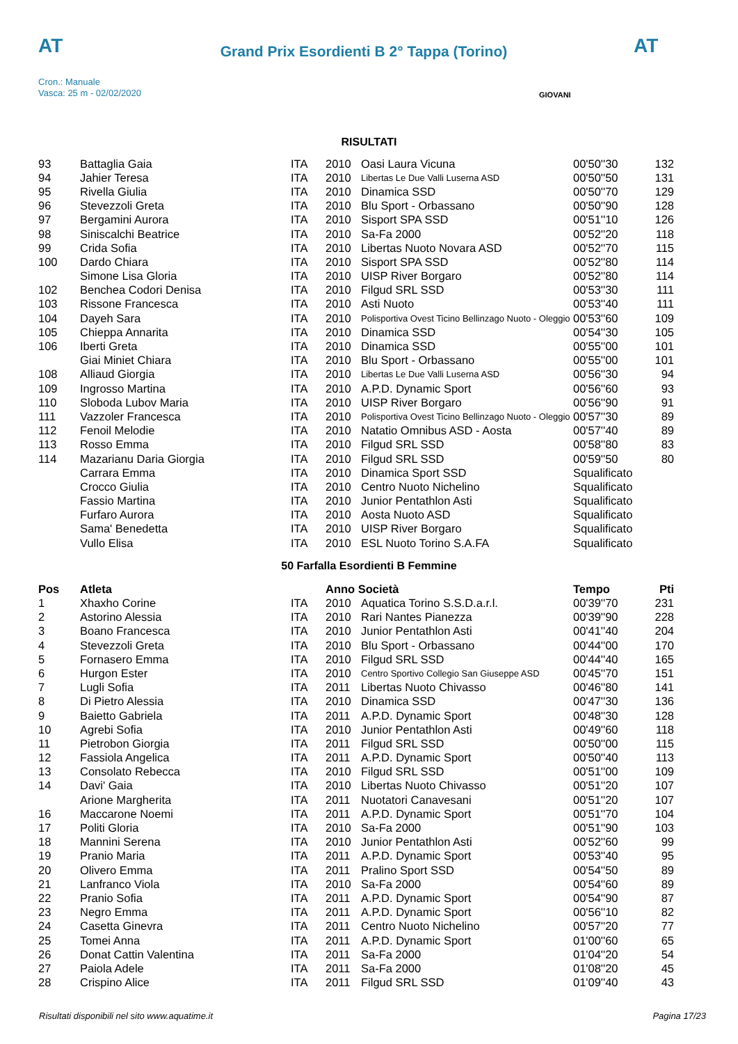AT
Grand Prix Esordienti B 2° Tappa (Torino)
AT
Cron.: Manuale
Vasca: 25 m - 02/02/2020
GIOVANI
RISULTATI
| 93 | Battaglia Gaia | ITA | 2010 | Oasi Laura Vicuna | 00'50''30 | 132 |
| 94 | Jahier Teresa | ITA | 2010 | Libertas Le Due Valli Luserna ASD | 00'50''50 | 131 |
| 95 | Rivella Giulia | ITA | 2010 | Dinamica SSD | 00'50''70 | 129 |
| 96 | Stevezzoli Greta | ITA | 2010 | Blu Sport - Orbassano | 00'50''90 | 128 |
| 97 | Bergamini Aurora | ITA | 2010 | Sisport SPA SSD | 00'51''10 | 126 |
| 98 | Siniscalchi Beatrice | ITA | 2010 | Sa-Fa 2000 | 00'52''20 | 118 |
| 99 | Crida Sofia | ITA | 2010 | Libertas Nuoto Novara ASD | 00'52''70 | 115 |
| 100 | Dardo Chiara | ITA | 2010 | Sisport SPA SSD | 00'52''80 | 114 |
| | Simone Lisa Gloria | ITA | 2010 | UISP River Borgaro | 00'52''80 | 114 |
| 102 | Benchea Codori Denisa | ITA | 2010 | Filgud SRL SSD | 00'53''30 | 111 |
| 103 | Rissone Francesca | ITA | 2010 | Asti Nuoto | 00'53''40 | 111 |
| 104 | Dayeh Sara | ITA | 2010 | Polisportiva Ovest Ticino Bellinzago Nuoto - Oleggio | 00'53''60 | 109 |
| 105 | Chieppa Annarita | ITA | 2010 | Dinamica SSD | 00'54''30 | 105 |
| 106 | Iberti Greta | ITA | 2010 | Dinamica SSD | 00'55''00 | 101 |
| | Giai Miniet Chiara | ITA | 2010 | Blu Sport - Orbassano | 00'55''00 | 101 |
| 108 | Alliaud Giorgia | ITA | 2010 | Libertas Le Due Valli Luserna ASD | 00'56''30 | 94 |
| 109 | Ingrosso Martina | ITA | 2010 | A.P.D. Dynamic Sport | 00'56''60 | 93 |
| 110 | Sloboda Lubov Maria | ITA | 2010 | UISP River Borgaro | 00'56''90 | 91 |
| 111 | Vazzoler Francesca | ITA | 2010 | Polisportiva Ovest Ticino Bellinzago Nuoto - Oleggio | 00'57''30 | 89 |
| 112 | Fenoil Melodie | ITA | 2010 | Natatio Omnibus ASD - Aosta | 00'57''40 | 89 |
| 113 | Rosso Emma | ITA | 2010 | Filgud SRL SSD | 00'58''80 | 83 |
| 114 | Mazarianu Daria Giorgia | ITA | 2010 | Filgud SRL SSD | 00'59''50 | 80 |
| | Carrara Emma | ITA | 2010 | Dinamica Sport SSD | Squalificato | |
| | Crocco Giulia | ITA | 2010 | Centro Nuoto Nichelino | Squalificato | |
| | Fassio Martina | ITA | 2010 | Junior Pentathlon Asti | Squalificato | |
| | Furfaro Aurora | ITA | 2010 | Aosta Nuoto ASD | Squalificato | |
| | Sama' Benedetta | ITA | 2010 | UISP River Borgaro | Squalificato | |
| | Vullo Elisa | ITA | 2010 | ESL Nuoto Torino S.A.FA | Squalificato | |
50 Farfalla Esordienti B Femmine
| Pos | Atleta | | Anno Società | | Tempo | Pti |
| --- | --- | --- | --- | --- | --- | --- |
| 1 | Xhaxho Corine | ITA | 2010 | Aquatica Torino S.S.D.a.r.l. | 00'39''70 | 231 |
| 2 | Astorino Alessia | ITA | 2010 | Rari Nantes Pianezza | 00'39''90 | 228 |
| 3 | Boano Francesca | ITA | 2010 | Junior Pentathlon Asti | 00'41''40 | 204 |
| 4 | Stevezzoli Greta | ITA | 2010 | Blu Sport - Orbassano | 00'44''00 | 170 |
| 5 | Fornasero Emma | ITA | 2010 | Filgud SRL SSD | 00'44''40 | 165 |
| 6 | Hurgon Ester | ITA | 2010 | Centro Sportivo Collegio San Giuseppe ASD | 00'45''70 | 151 |
| 7 | Lugli Sofia | ITA | 2011 | Libertas Nuoto Chivasso | 00'46''80 | 141 |
| 8 | Di Pietro Alessia | ITA | 2010 | Dinamica SSD | 00'47''30 | 136 |
| 9 | Baietto Gabriela | ITA | 2011 | A.P.D. Dynamic Sport | 00'48''30 | 128 |
| 10 | Agrebi Sofia | ITA | 2010 | Junior Pentathlon Asti | 00'49''60 | 118 |
| 11 | Pietrobon Giorgia | ITA | 2011 | Filgud SRL SSD | 00'50''00 | 115 |
| 12 | Fassiola Angelica | ITA | 2011 | A.P.D. Dynamic Sport | 00'50''40 | 113 |
| 13 | Consolato Rebecca | ITA | 2010 | Filgud SRL SSD | 00'51''00 | 109 |
| 14 | Davi' Gaia | ITA | 2010 | Libertas Nuoto Chivasso | 00'51''20 | 107 |
| | Arione Margherita | ITA | 2011 | Nuotatori Canavesani | 00'51''20 | 107 |
| 16 | Maccarone Noemi | ITA | 2011 | A.P.D. Dynamic Sport | 00'51''70 | 104 |
| 17 | Politi Gloria | ITA | 2010 | Sa-Fa 2000 | 00'51''90 | 103 |
| 18 | Mannini Serena | ITA | 2010 | Junior Pentathlon Asti | 00'52''60 | 99 |
| 19 | Pranio Maria | ITA | 2011 | A.P.D. Dynamic Sport | 00'53''40 | 95 |
| 20 | Olivero Emma | ITA | 2011 | Pralino Sport SSD | 00'54''50 | 89 |
| 21 | Lanfranco Viola | ITA | 2010 | Sa-Fa 2000 | 00'54''60 | 89 |
| 22 | Pranio Sofia | ITA | 2011 | A.P.D. Dynamic Sport | 00'54''90 | 87 |
| 23 | Negro Emma | ITA | 2011 | A.P.D. Dynamic Sport | 00'56''10 | 82 |
| 24 | Casetta Ginevra | ITA | 2011 | Centro Nuoto Nichelino | 00'57''20 | 77 |
| 25 | Tomei Anna | ITA | 2011 | A.P.D. Dynamic Sport | 01'00''60 | 65 |
| 26 | Donat Cattin Valentina | ITA | 2011 | Sa-Fa 2000 | 01'04''20 | 54 |
| 27 | Paiola Adele | ITA | 2011 | Sa-Fa 2000 | 01'08''20 | 45 |
| 28 | Crispino Alice | ITA | 2011 | Filgud SRL SSD | 01'09''40 | 43 |
Risultati disponibili nel sito www.aquatime.it Pagina 17/23